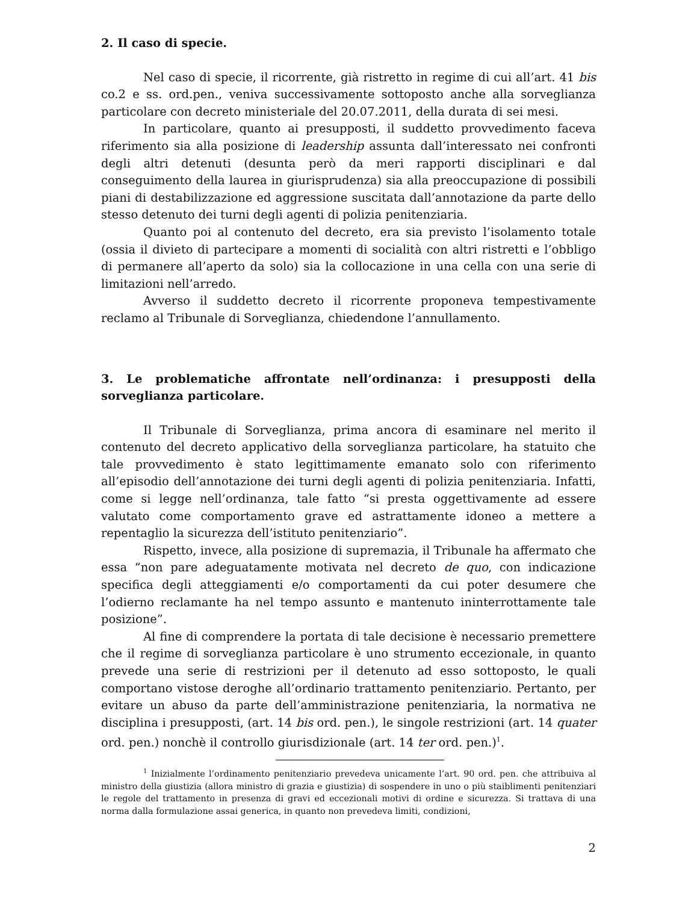2. Il caso di specie.
Nel caso di specie, il ricorrente, già ristretto in regime di cui all’art. 41 bis co.2 e ss. ord.pen., veniva successivamente sottoposto anche alla sorveglianza particolare con decreto ministeriale del 20.07.2011, della durata di sei mesi.
In particolare, quanto ai presupposti, il suddetto provvedimento faceva riferimento sia alla posizione di leadership assunta dall’interessato nei confronti degli altri detenuti (desunta però da meri rapporti disciplinari e dal conseguimento della laurea in giurisprudenza) sia alla preoccupazione di possibili piani di destabilizzazione ed aggressione suscitata dall’annotazione da parte dello stesso detenuto dei turni degli agenti di polizia penitenziaria.
Quanto poi al contenuto del decreto, era sia previsto l’isolamento totale (ossia il divieto di partecipare a momenti di socialità con altri ristretti e l’obbligo di permanere all’aperto da solo) sia la collocazione in una cella con una serie di limitazioni nell’arredo.
Avverso il suddetto decreto il ricorrente proponeva tempestivamente reclamo al Tribunale di Sorveglianza, chiedendone l’annullamento.
3. Le problematiche affrontate nell’ordinanza: i presupposti della sorveglianza particolare.
Il Tribunale di Sorveglianza, prima ancora di esaminare nel merito il contenuto del decreto applicativo della sorveglianza particolare, ha statuito che tale provvedimento è stato legittimamente emanato solo con riferimento all’episodio dell’annotazione dei turni degli agenti di polizia penitenziaria. Infatti, come si legge nell’ordinanza, tale fatto “si presta oggettivamente ad essere valutato come comportamento grave ed astrattamente idoneo a mettere a repentaglio la sicurezza dell’istituto penitenziario”.
Rispetto, invece, alla posizione di supremazia, il Tribunale ha affermato che essa “non pare adeguatamente motivata nel decreto de quo, con indicazione specifica degli atteggiamenti e/o comportamenti da cui poter desumere che l’odierno reclamante ha nel tempo assunto e mantenuto ininterrottamente tale posizione”.
Al fine di comprendere la portata di tale decisione è necessario premettere che il regime di sorveglianza particolare è uno strumento eccezionale, in quanto prevede una serie di restrizioni per il detenuto ad esso sottoposto, le quali comportano vistose deroghe all’ordinario trattamento penitenziario. Pertanto, per evitare un abuso da parte dell’amministrazione penitenziaria, la normativa ne disciplina i presupposti, (art. 14 bis ord. pen.), le singole restrizioni (art. 14 quater ord. pen.) nonchè il controllo giurisdizionale (art. 14 ter ord. pen.)<sup>1</sup>.
<sup>1</sup> Inizialmente l’ordinamento penitenziario prevedeva unicamente l’art. 90 ord. pen. che attribuiva al ministro della giustizia (allora ministro di grazia e giustizia) di sospendere in uno o più staiblimenti penitenziari le regole del trattamento in presenza di gravi ed eccezionali motivi di ordine e sicurezza. Si trattava di una norma dalla formulazione assai generica, in quanto non prevedeva limiti, condizioni,
2